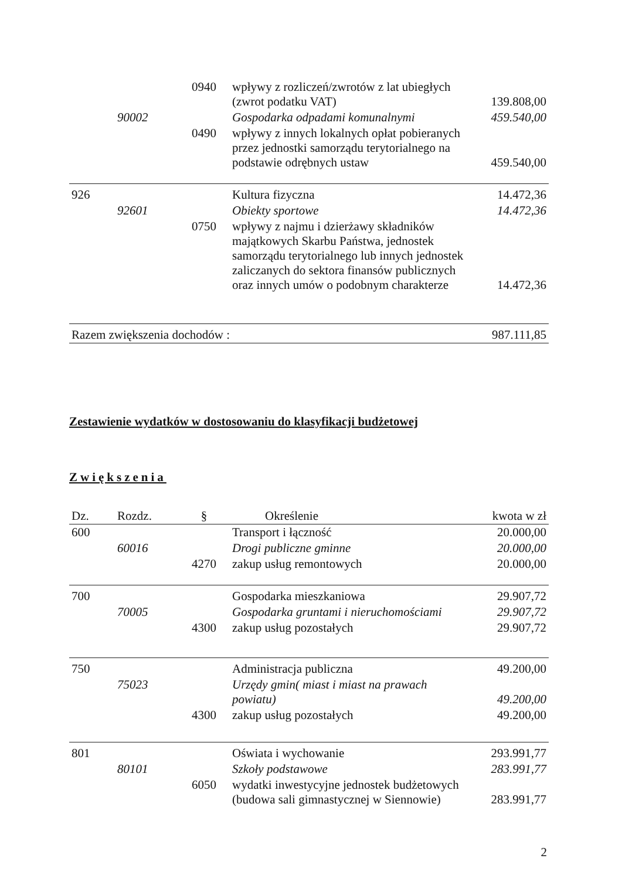| | | 0940 | wpływy z rozliczeń/zwrotów z lat ubiegłych (zwrot podatku VAT) | 139.808,00 |
| | 90002 | | Gospodarka odpadami komunalnymi | 459.540,00 |
| | | 0490 | wpływy z innych lokalnych opłat pobieranych przez jednostki samorządu terytorialnego na podstawie odrębnych ustaw | 459.540,00 |
| 926 | | | Kultura fizyczna | 14.472,36 |
| | 92601 | | Obiekty sportowe | 14.472,36 |
| | | 0750 | wpływy z najmu i dzierżawy składników majątkowych Skarbu Państwa, jednostek samorządu terytorialnego lub innych jednostek zaliczanych do sektora finansów publicznych oraz innych umów o podobnym charakterze | 14.472,36 |
| Razem zwiększenia dochodów : | | | | 987.111,85 |
Zestawienie wydatków w dostosowaniu do klasyfikacji budżetowej
Zwiększenia
| Dz. | Rozdz. | § | Określenie | kwota w zł |
| --- | --- | --- | --- | --- |
| 600 | | | Transport i łączność | 20.000,00 |
| | 60016 | | Drogi publiczne gminne | 20.000,00 |
| | | 4270 | zakup usług remontowych | 20.000,00 |
| 700 | | | Gospodarka mieszkaniowa | 29.907,72 |
| | 70005 | | Gospodarka gruntami i nieruchomościami | 29.907,72 |
| | | 4300 | zakup usług pozostałych | 29.907,72 |
| 750 | | | Administracja publiczna | 49.200,00 |
| | 75023 | | Urzędy gmin( miast i miast na prawach powiatu) | 49.200,00 |
| | | 4300 | zakup usług pozostałych | 49.200,00 |
| 801 | | | Oświata i wychowanie | 293.991,77 |
| | 80101 | | Szkoły podstawowe | 283.991,77 |
| | | 6050 | wydatki inwestycyjne jednostek budżetowych (budowa sali gimnastycznej w Siennowie) | 283.991,77 |
2